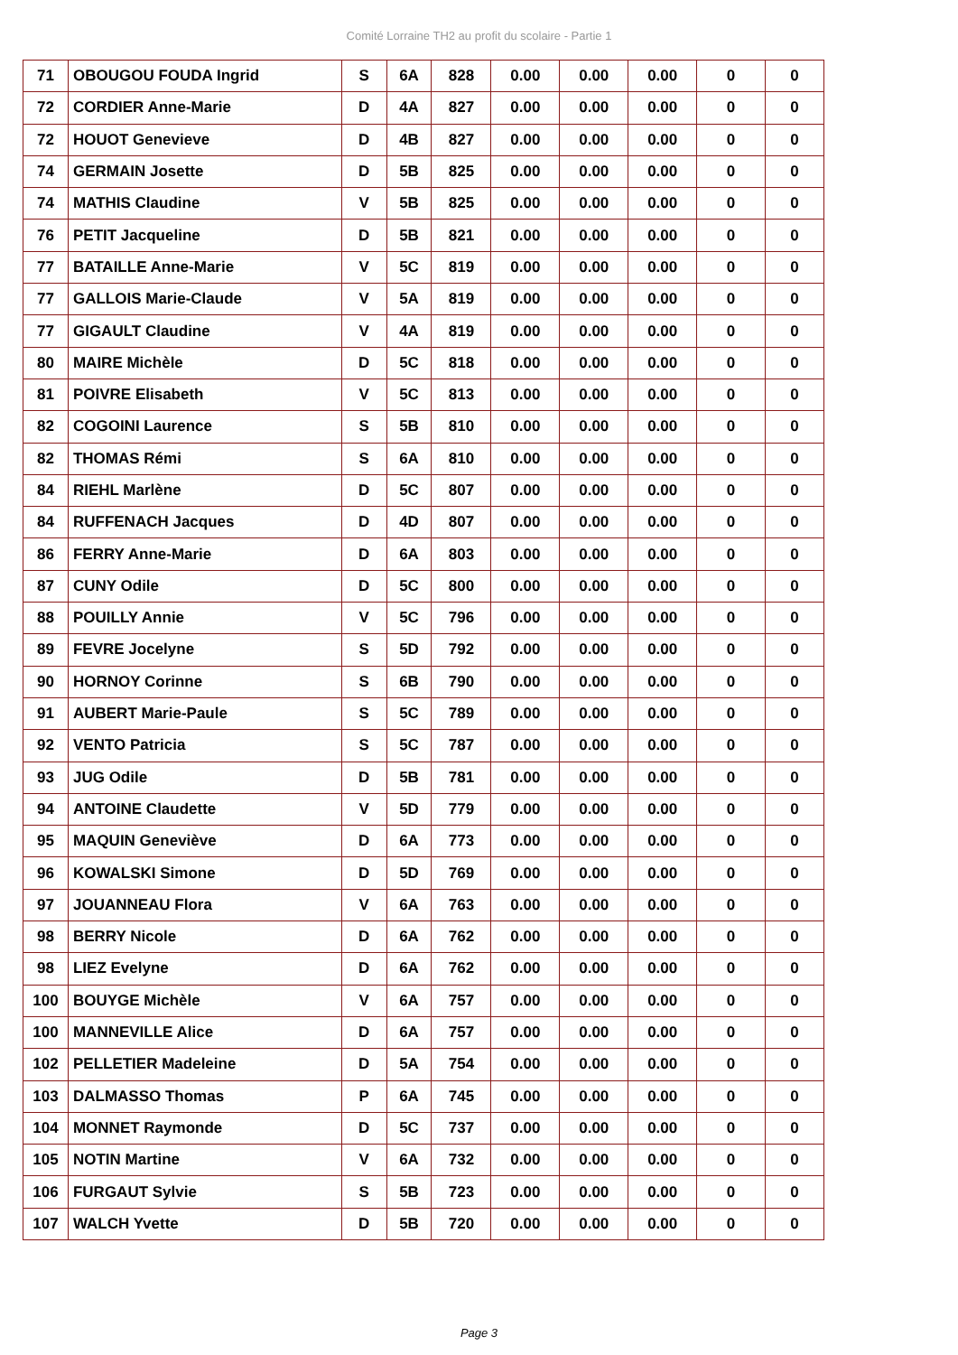Comité Lorraine TH2 au profit du scolaire - Partie 1
| 71 | OBOUGOU FOUDA Ingrid | S | 6A | 828 | 0.00 | 0.00 | 0.00 | 0 | 0 |
| 72 | CORDIER Anne-Marie | D | 4A | 827 | 0.00 | 0.00 | 0.00 | 0 | 0 |
| 72 | HOUOT Genevieve | D | 4B | 827 | 0.00 | 0.00 | 0.00 | 0 | 0 |
| 74 | GERMAIN Josette | D | 5B | 825 | 0.00 | 0.00 | 0.00 | 0 | 0 |
| 74 | MATHIS Claudine | V | 5B | 825 | 0.00 | 0.00 | 0.00 | 0 | 0 |
| 76 | PETIT Jacqueline | D | 5B | 821 | 0.00 | 0.00 | 0.00 | 0 | 0 |
| 77 | BATAILLE Anne-Marie | V | 5C | 819 | 0.00 | 0.00 | 0.00 | 0 | 0 |
| 77 | GALLOIS Marie-Claude | V | 5A | 819 | 0.00 | 0.00 | 0.00 | 0 | 0 |
| 77 | GIGAULT Claudine | V | 4A | 819 | 0.00 | 0.00 | 0.00 | 0 | 0 |
| 80 | MAIRE Michèle | D | 5C | 818 | 0.00 | 0.00 | 0.00 | 0 | 0 |
| 81 | POIVRE Elisabeth | V | 5C | 813 | 0.00 | 0.00 | 0.00 | 0 | 0 |
| 82 | COGOINI Laurence | S | 5B | 810 | 0.00 | 0.00 | 0.00 | 0 | 0 |
| 82 | THOMAS Rémi | S | 6A | 810 | 0.00 | 0.00 | 0.00 | 0 | 0 |
| 84 | RIEHL Marlène | D | 5C | 807 | 0.00 | 0.00 | 0.00 | 0 | 0 |
| 84 | RUFFENACH Jacques | D | 4D | 807 | 0.00 | 0.00 | 0.00 | 0 | 0 |
| 86 | FERRY Anne-Marie | D | 6A | 803 | 0.00 | 0.00 | 0.00 | 0 | 0 |
| 87 | CUNY Odile | D | 5C | 800 | 0.00 | 0.00 | 0.00 | 0 | 0 |
| 88 | POUILLY Annie | V | 5C | 796 | 0.00 | 0.00 | 0.00 | 0 | 0 |
| 89 | FEVRE Jocelyne | S | 5D | 792 | 0.00 | 0.00 | 0.00 | 0 | 0 |
| 90 | HORNOY Corinne | S | 6B | 790 | 0.00 | 0.00 | 0.00 | 0 | 0 |
| 91 | AUBERT Marie-Paule | S | 5C | 789 | 0.00 | 0.00 | 0.00 | 0 | 0 |
| 92 | VENTO Patricia | S | 5C | 787 | 0.00 | 0.00 | 0.00 | 0 | 0 |
| 93 | JUG Odile | D | 5B | 781 | 0.00 | 0.00 | 0.00 | 0 | 0 |
| 94 | ANTOINE Claudette | V | 5D | 779 | 0.00 | 0.00 | 0.00 | 0 | 0 |
| 95 | MAQUIN Geneviève | D | 6A | 773 | 0.00 | 0.00 | 0.00 | 0 | 0 |
| 96 | KOWALSKI Simone | D | 5D | 769 | 0.00 | 0.00 | 0.00 | 0 | 0 |
| 97 | JOUANNEAU Flora | V | 6A | 763 | 0.00 | 0.00 | 0.00 | 0 | 0 |
| 98 | BERRY Nicole | D | 6A | 762 | 0.00 | 0.00 | 0.00 | 0 | 0 |
| 98 | LIEZ Evelyne | D | 6A | 762 | 0.00 | 0.00 | 0.00 | 0 | 0 |
| 100 | BOUYGE Michèle | V | 6A | 757 | 0.00 | 0.00 | 0.00 | 0 | 0 |
| 100 | MANNEVILLE Alice | D | 6A | 757 | 0.00 | 0.00 | 0.00 | 0 | 0 |
| 102 | PELLETIER Madeleine | D | 5A | 754 | 0.00 | 0.00 | 0.00 | 0 | 0 |
| 103 | DALMASSO Thomas | P | 6A | 745 | 0.00 | 0.00 | 0.00 | 0 | 0 |
| 104 | MONNET Raymonde | D | 5C | 737 | 0.00 | 0.00 | 0.00 | 0 | 0 |
| 105 | NOTIN Martine | V | 6A | 732 | 0.00 | 0.00 | 0.00 | 0 | 0 |
| 106 | FURGAUT Sylvie | S | 5B | 723 | 0.00 | 0.00 | 0.00 | 0 | 0 |
| 107 | WALCH Yvette | D | 5B | 720 | 0.00 | 0.00 | 0.00 | 0 | 0 |
Page 3